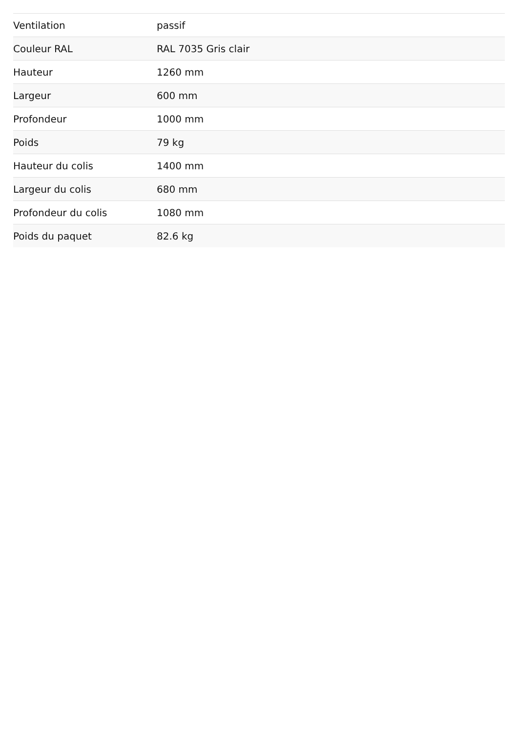| Ventilation | passif |
| Couleur RAL | RAL 7035 Gris clair |
| Hauteur | 1260 mm |
| Largeur | 600 mm |
| Profondeur | 1000 mm |
| Poids | 79 kg |
| Hauteur du colis | 1400 mm |
| Largeur du colis | 680 mm |
| Profondeur du colis | 1080 mm |
| Poids du paquet | 82.6 kg |